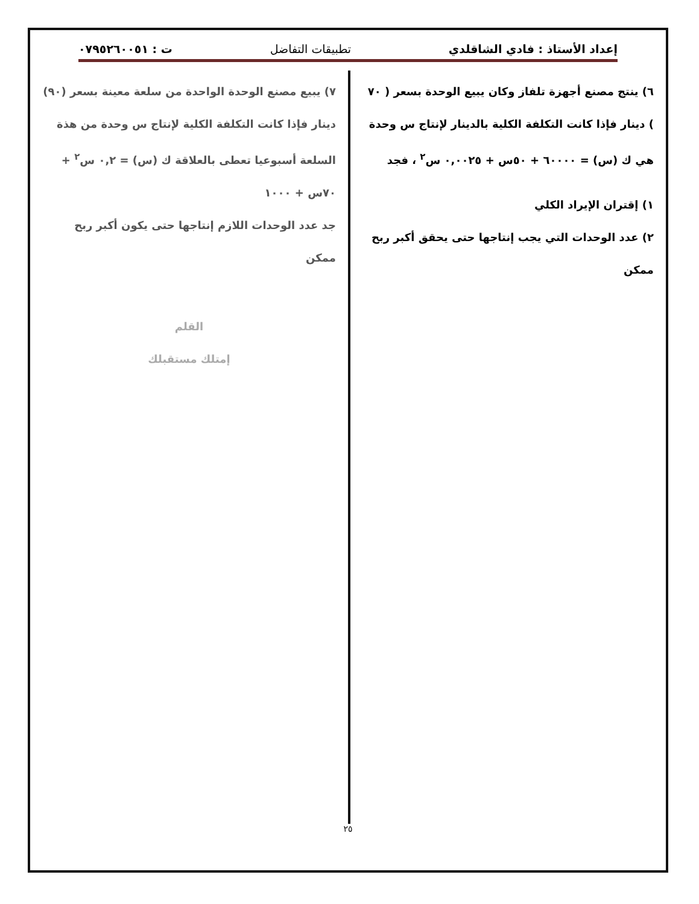إعداد الأستاذ : فادي الشاقلدي تطبيقات التفاضل ت : ٠٧٩٥٢٦٠٠٥١
٦) ينتج مصنع أجهزة تلفاز وكان يبيع الوحدة بسعر ( ٧٠ ) دينار فإذا كانت التكلفة الكلية بالدينار لإنتاج س وحدة هي ك (س) = ٦٠٠٠٠ + ٥٠س + ٠,٠٠٢٥ س<sup>٢</sup> ، فجد
١) إقتران الإيراد الكلي
٢) عدد الوحدات التي يجب إنتاجها حتى يحقق أكبر ربح ممكن
٧) يبيع مصنع الوحدة الواحدة من سلعة معينة بسعر (٩٠) دينار فإذا كانت التكلفة الكلية لإنتاج س وحدة من هذة السلعة أسبوعيا تعطى بالعلاقة ك (س) = ٠,٢ س<sup>٢</sup> + ٧٠س + ١٠٠٠
جد عدد الوحدات اللازم إنتاجها حتى يكون أكبر ربح ممكن
القلم
إمتلك مستقبلك
٢٥